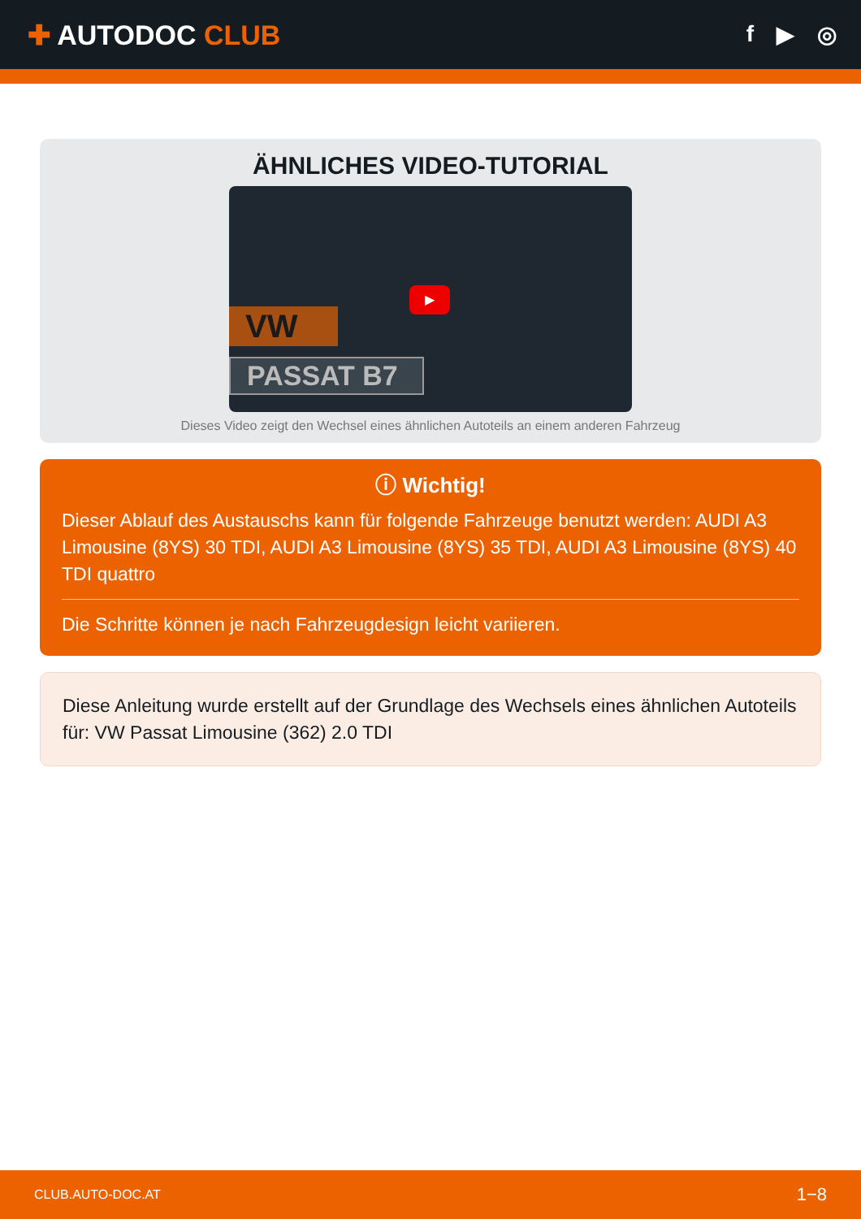✚ AUTODOC CLUB
f ▶ ◎
ÄHNLICHES VIDEO-TUTORIAL
VW
PASSAT B7
▶
Dieses Video zeigt den Wechsel eines ähnlichen Autoteils an einem anderen Fahrzeug
ⓘ Wichtig!
Dieser Ablauf des Austauschs kann für folgende Fahrzeuge benutzt werden: AUDI A3 Limousine (8YS) 30 TDI, AUDI A3 Limousine (8YS) 35 TDI, AUDI A3 Limousine (8YS) 40 TDI quattro
Die Schritte können je nach Fahrzeugdesign leicht variieren.
Diese Anleitung wurde erstellt auf der Grundlage des Wechsels eines ähnlichen Autoteils für: VW Passat Limousine (362) 2.0 TDI
CLUB.AUTO-DOC.AT 1−8